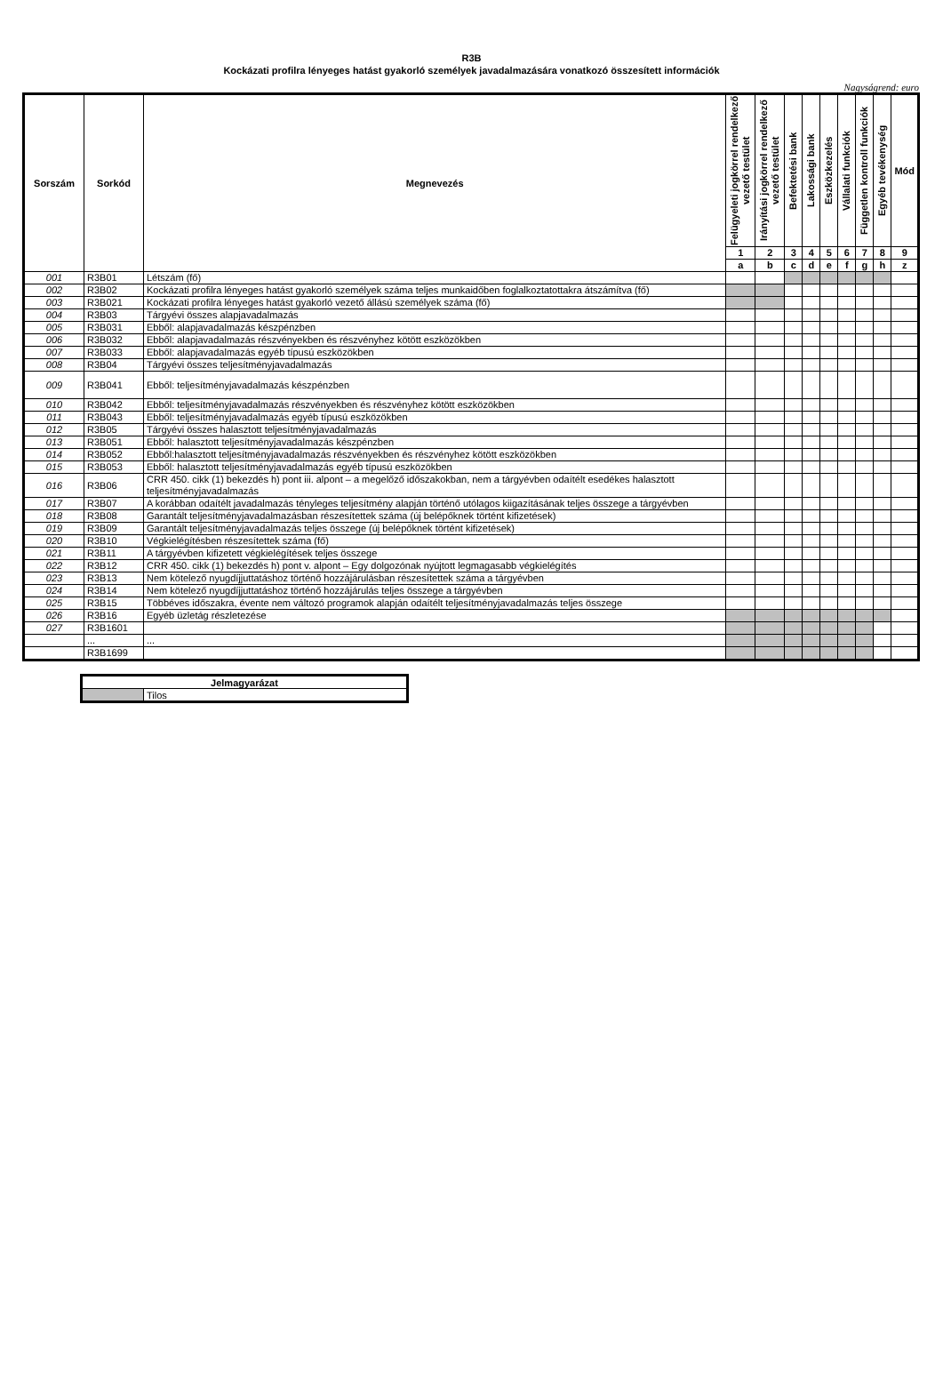R3B
Kockázati profilra lényeges hatást gyakorló személyek javadalmazására vonatkozó összesített információk
Nagyságrend: euro
| Sorszám | Sorkód | Megnevezés | Felügyeleti jogkörrel rendelkező vezető testület | Irányítási jogkörrel rendelkező vezető testület | Befektetési bank | Lakossági bank | Eszközkezelés | Vállalati funkciók | Független kontroll funkciók | Egyéb tevékenység | Mód |
| --- | --- | --- | --- | --- | --- | --- | --- | --- | --- | --- | --- |
| | | | 1 | 2 | 3 | 4 | 5 | 6 | 7 | 8 | 9 |
| | | | a | b | c | d | e | f | g | h | z |
| 001 | R3B01 | Létszám (fő) | | | | | | | | | |
| 002 | R3B02 | Kockázati profilra lényeges hatást gyakorló személyek száma teljes munkaidőben foglalkoztatottakra átszámítva (fő) | | | | | | | | | |
| 003 | R3B021 | Kockázati profilra lényeges hatást gyakorló vezető állású személyek száma (fő) | | | | | | | | | |
| 004 | R3B03 | Tárgyévi összes alapjavadalmazás | | | | | | | | | |
| 005 | R3B031 | Ebből: alapjavadalmazás készpénzben | | | | | | | | | |
| 006 | R3B032 | Ebből: alapjavadalmazás részvényekben és részvényhez kötött eszközökben | | | | | | | | | |
| 007 | R3B033 | Ebből: alapjavadalmazás egyéb típusú eszközökben | | | | | | | | | |
| 008 | R3B04 | Tárgyévi összes teljesítményjavadalmazás | | | | | | | | | |
| 009 | R3B041 | Ebből: teljesítményjavadalmazás készpénzben | | | | | | | | | |
| 010 | R3B042 | Ebből: teljesítményjavadalmazás részvényekben és részvényhez kötött eszközökben | | | | | | | | | |
| 011 | R3B043 | Ebből: teljesítményjavadalmazás egyéb típusú eszközökben | | | | | | | | | |
| 012 | R3B05 | Tárgyévi összes halasztott teljesítményjavadalmazás | | | | | | | | | |
| 013 | R3B051 | Ebből: halasztott teljesítményjavadalmazás készpénzben | | | | | | | | | |
| 014 | R3B052 | Ebből:halasztott teljesítményjavadalmazás részvényekben és részvényhez kötött eszközökben | | | | | | | | | |
| 015 | R3B053 | Ebből: halasztott teljesítményjavadalmazás egyéb típusú eszközökben | | | | | | | | | |
| 016 | R3B06 | CRR 450. cikk (1) bekezdés h) pont iii. alpont – a megelőző időszakokban, nem a tárgyévben odaítélt esedékes halasztott teljesítményjavadalmazás | | | | | | | | | |
| 017 | R3B07 | A korábban odaítélt javadalmazás tényleges teljesítmény alapján történő utólagos kiigazításának teljes összege a tárgyévben | | | | | | | | | |
| 018 | R3B08 | Garantált teljesítményjavadalmazásban részesítettek száma (új belépőknek történt kifizetések) | | | | | | | | | |
| 019 | R3B09 | Garantált teljesítményjavadalmazás teljes összege (új belépőknek történt kifizetések) | | | | | | | | | |
| 020 | R3B10 | Végkielégítésben részesítettek száma (fő) | | | | | | | | | |
| 021 | R3B11 | A tárgyévben kifizetett végkielégítések teljes összege | | | | | | | | | |
| 022 | R3B12 | CRR 450. cikk (1) bekezdés h) pont v. alpont – Egy dolgozónak nyújtott legmagasabb végkielégítés | | | | | | | | | |
| 023 | R3B13 | Nem kötelező nyugdíjjuttatáshoz történő hozzájárulásban részesítettek száma a tárgyévben | | | | | | | | | |
| 024 | R3B14 | Nem kötelező nyugdíjjuttatáshoz történő hozzájárulás teljes összege a tárgyévben | | | | | | | | | |
| 025 | R3B15 | Többéves időszakra, évente nem változó programok alapján odaítélt teljesítményjavadalmazás teljes összege | | | | | | | | | |
| 026 | R3B16 | Egyéb üzletág részletezése | | | | | | | | | |
| 027 | R3B1601 | | | | | | | | | | |
| | ... | ... | | | | | | | | | |
| | R3B1699 | | | | | | | | | | |
| Jelmagyarázat | |
| | Tilos |